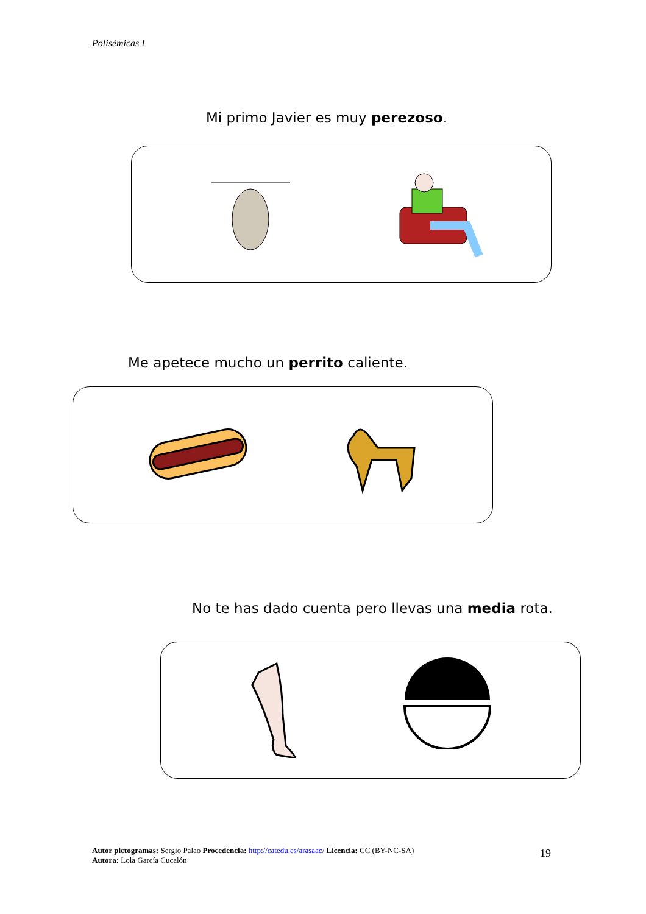Polisémicas I
Mi primo Javier es muy perezoso.
Me apetece mucho un perrito caliente.
No te has dado cuenta pero llevas una media rota.
Autor pictogramas: Sergio Palao Procedencia: http://catedu.es/arasaac/ Licencia: CC (BY-NC-SA)
Autora: Lola García Cucalón
19